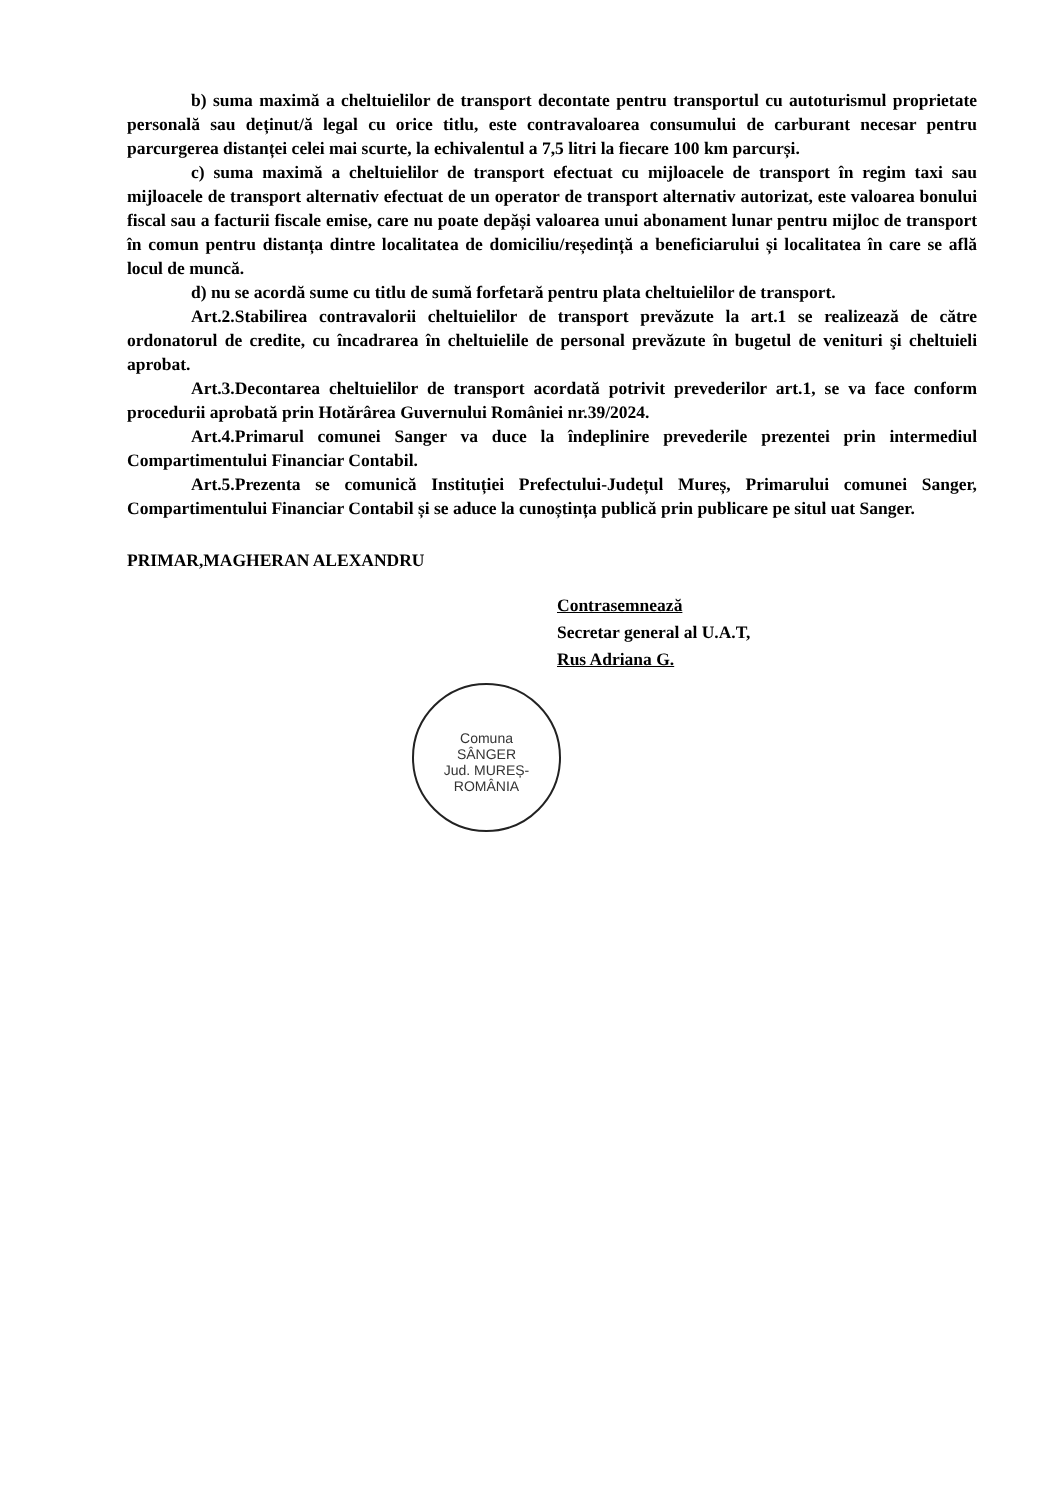b) suma maximă a cheltuielilor de transport decontate pentru transportul cu autoturismul proprietate personală sau deținut/ă legal cu orice titlu, este contravaloarea consumului de carburant necesar pentru parcurgerea distanței celei mai scurte, la echivalentul a 7,5 litri la fiecare 100 km parcurși.
c) suma maximă a cheltuielilor de transport efectuat cu mijloacele de transport în regim taxi sau mijloacele de transport alternativ efectuat de un operator de transport alternativ autorizat, este valoarea bonului fiscal sau a facturii fiscale emise, care nu poate depăși valoarea unui abonament lunar pentru mijloc de transport în comun pentru distanța dintre localitatea de domiciliu/reședință a beneficiarului și localitatea în care se află locul de muncă.
d) nu se acordă sume cu titlu de sumă forfetară pentru plata cheltuielilor de transport.
Art.2.Stabilirea contravalorii cheltuielilor de transport prevăzute la art.1 se realizează de către ordonatorul de credite, cu încadrarea în cheltuielile de personal prevăzute în bugetul de venituri şi cheltuieli aprobat.
Art.3.Decontarea cheltuielilor de transport acordată potrivit prevederilor art.1, se va face conform procedurii aprobată prin Hotărârea Guvernului României nr.39/2024.
Art.4.Primarul comunei Sanger va duce la îndeplinire prevederile prezentei prin intermediul Compartimentului Financiar Contabil.
Art.5.Prezenta se comunică Instituției Prefectului-Județul Mureș, Primarului comunei Sanger, Compartimentului Financiar Contabil și se aduce la cunoștința publică prin publicare pe situl uat Sanger.
PRIMAR,MAGHERAN ALEXANDRU
Contrasemnează
Secretar general al U.A.T,
Rus Adriana G.
Comuna
SÂNGER
Jud. MUREȘ-ROMÂNIA